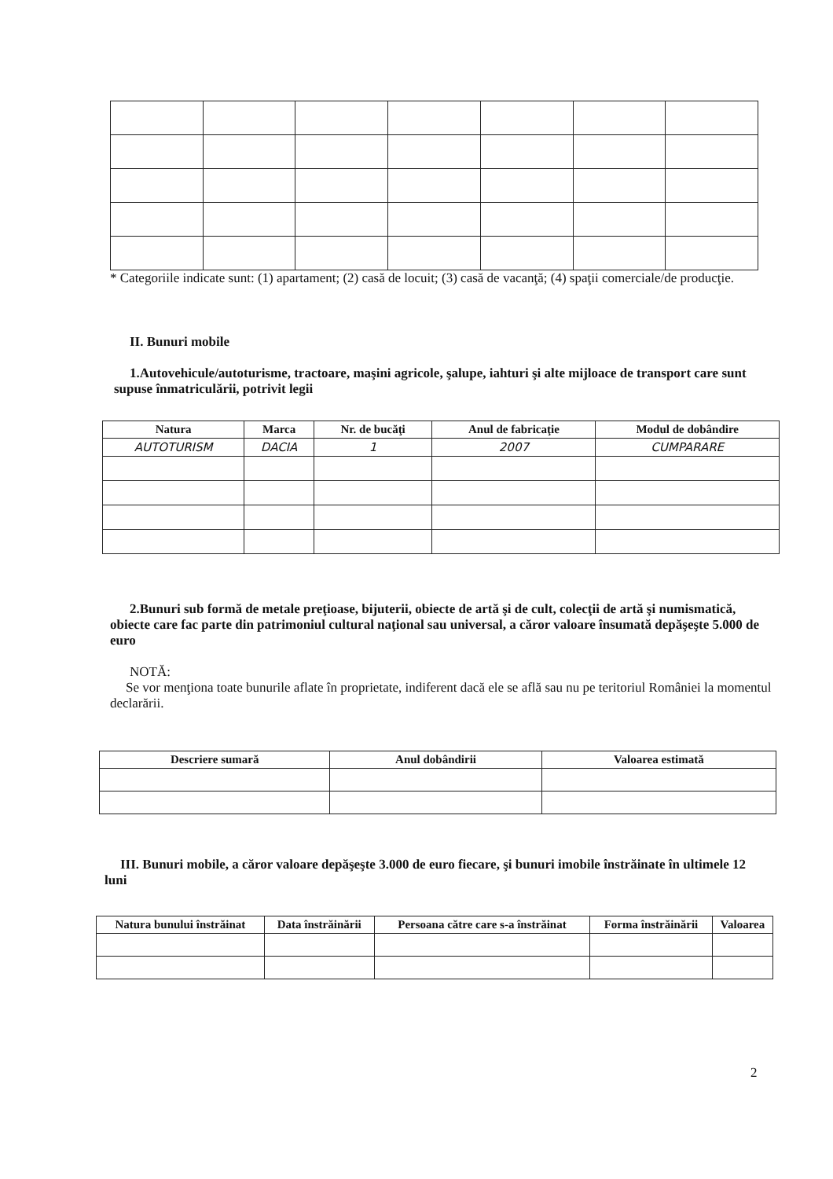* Categoriile indicate sunt: (1) apartament; (2) casă de locuit; (3) casă de vacanţă; (4) spaţii comerciale/de producţie.
II. Bunuri mobile
1.Autovehicule/autoturisme, tractoare, maşini agricole, şalupe, iahturi şi alte mijloace de transport care sunt supuse înmatriculării, potrivit legii
| Natura | Marca | Nr. de bucăţi | Anul de fabricaţie | Modul de dobândire |
| --- | --- | --- | --- | --- |
| AUTOTURISM | DACIA | 1 | 2007 | CUMPARARE |
2.Bunuri sub formă de metale preţioase, bijuterii, obiecte de artă şi de cult, colecţii de artă şi numismatică, obiecte care fac parte din patrimoniul cultural naţional sau universal, a căror valoare însumată depăşeşte 5.000 de euro
NOTĂ:
Se vor menţiona toate bunurile aflate în proprietate, indiferent dacă ele se află sau nu pe teritoriul României la momentul declarării.
| Descriere sumară | Anul dobândirii | Valoarea estimată |
| --- | --- | --- |
III. Bunuri mobile, a căror valoare depăşeşte 3.000 de euro fiecare, şi bunuri imobile înstrăinate în ultimele 12 luni
| Natura bunului înstrăinat | Data înstrăinării | Persoana către care s-a înstrăinat | Forma înstrăinării | Valoarea |
| --- | --- | --- | --- | --- |
2